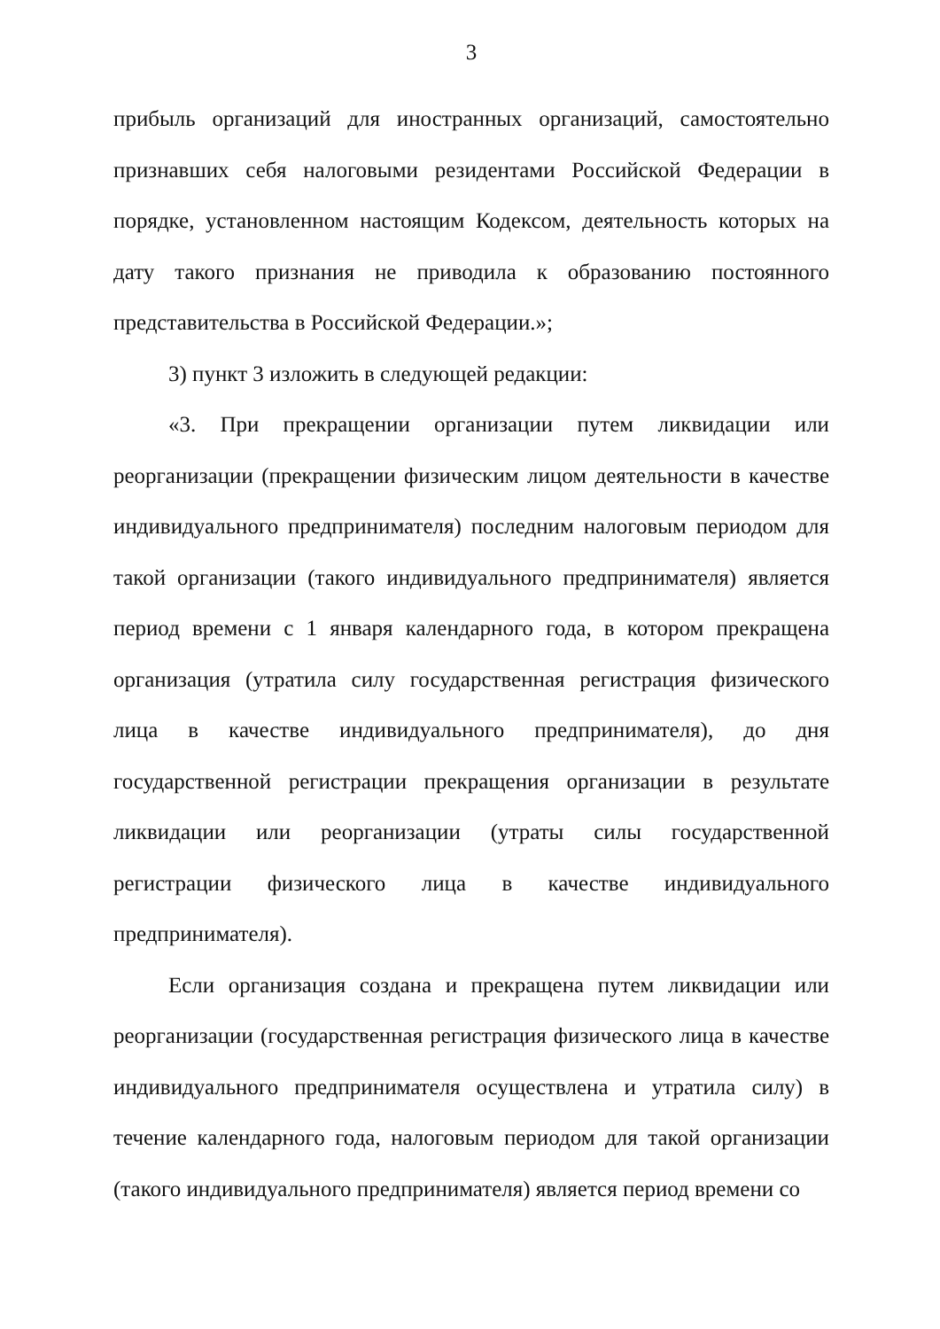3
прибыль организаций для иностранных организаций, самостоятельно признавших себя налоговыми резидентами Российской Федерации в порядке, установленном настоящим Кодексом, деятельность которых на дату такого признания не приводила к образованию постоянного представительства в Российской Федерации.»;
3) пункт 3 изложить в следующей редакции:
«3. При прекращении организации путем ликвидации или реорганизации (прекращении физическим лицом деятельности в качестве индивидуального предпринимателя) последним налоговым периодом для такой организации (такого индивидуального предпринимателя) является период времени с 1 января календарного года, в котором прекращена организация (утратила силу государственная регистрация физического лица в качестве индивидуального предпринимателя), до дня государственной регистрации прекращения организации в результате ликвидации или реорганизации (утраты силы государственной регистрации физического лица в качестве индивидуального предпринимателя).
Если организация создана и прекращена путем ликвидации или реорганизации (государственная регистрация физического лица в качестве индивидуального предпринимателя осуществлена и утратила силу) в течение календарного года, налоговым периодом для такой организации (такого индивидуального предпринимателя) является период времени со